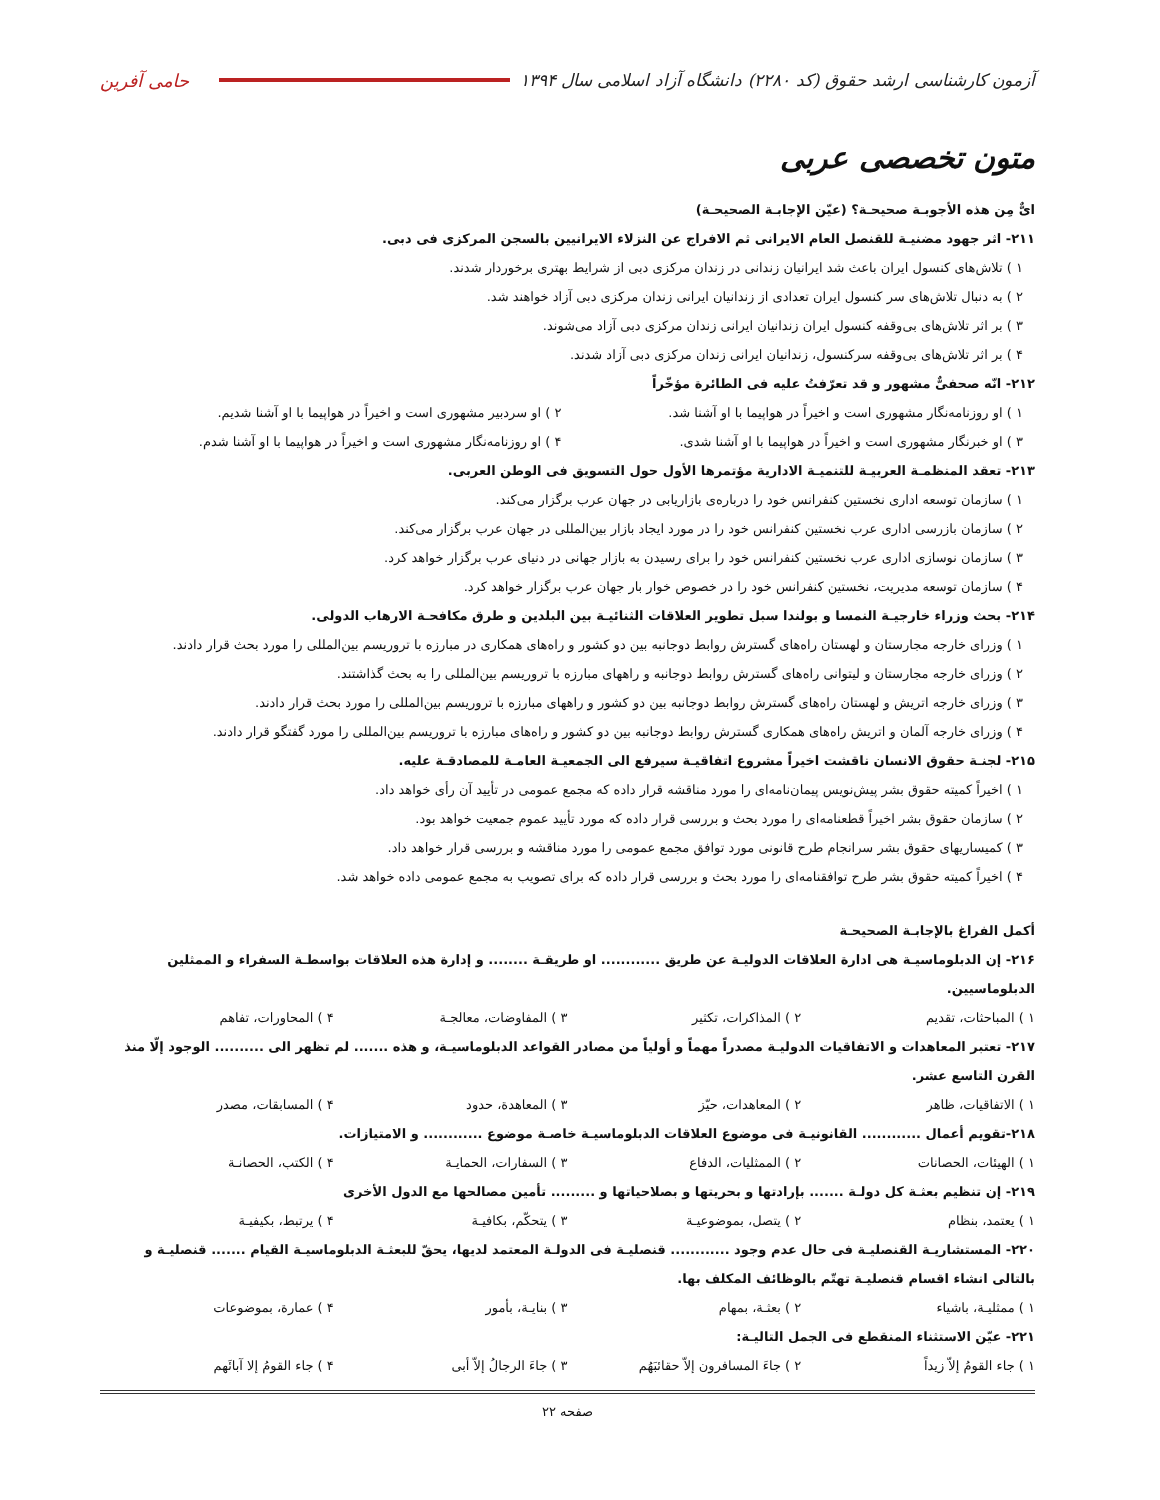آزمون کارشناسی ارشد حقوق (کد ۲۲۸۰) دانشگاه آزاد اسلامی سال ۱۳۹۴ حامی آفرین
متون تخصصی عربی
ایٌّ مِن هذه الأجوبـة صحیحـة؟ (عیّن الإجابـة الصحیحـة)
۲۱۱- اثر جهود مضنیـة للقنصل العام الایرانی ثم الافراج عن النزلاء الایرانیین بالسجن المرکزی فی دبی.
۱ ) تلاش‌های کنسول ایران باعث شد ایرانیان زندانی در زندان مرکزی دبی از شرایط بهتری برخوردار شدند.
۲ ) به دنبال تلاش‌های سر کنسول ایران تعدادی از زندانیان ایرانی زندان مرکزی دبی آزاد خواهند شد.
۳ ) بر اثر تلاش‌های بی‌وقفه کنسول ایران زندانیان ایرانی زندان مرکزی دبی آزاد می‌شوند.
۴ ) بر اثر تلاش‌های بی‌وقفه سرکنسول، زندانیان ایرانی زندان مرکزی دبی آزاد شدند.
۲۱۲- انّه صحفیٌّ مشهور و قد تعرّفتُ علیه فی الطائرة مؤخّراً
۱ ) او روزنامه‌نگار مشهوری است و اخیراً در هواپیما با او آشنا شد. ۲ ) او سردبیر مشهوری است و اخیراً در هواپیما با او آشنا شدیم. ۳ ) او خبرنگار مشهوری است و اخیراً در هواپیما با او آشنا شدی. ۴ ) او روزنامه‌نگار مشهوری است و اخیراً در هواپیما با او آشنا شدم.
۲۱۳- تعقد المنظمـة العربیـة للتنمیـة الاداریة مؤتمرها الأول حول التسویق فی الوطن العربی.
۱ ) سازمان توسعه اداری نخستین کنفرانس خود را درباره‌ی بازاریابی در جهان عرب برگزار می‌کند.
۲ ) سازمان بازرسی اداری عرب نخستین کنفرانس خود را در مورد ایجاد بازار بین‌المللی در جهان عرب برگزار می‌کند.
۳ ) سازمان نوسازی اداری عرب نخستین کنفرانس خود را برای رسیدن به بازار جهانی در دنیای عرب برگزار خواهد کرد.
۴ ) سازمان توسعه مدیریت، نخستین کنفرانس خود را در خصوص خوار بار جهان عرب برگزار خواهد کرد.
۲۱۴- بحث وزراء خارجیـة النمسا و بولندا سبل تطویر العلاقات الثنائیـة بین البلدین و طرق مکافحـة الارهاب الدولی.
۱ ) وزرای خارجه مجارستان و لهستان راه‌های گسترش روابط دوجانبه بین دو کشور و راه‌های همکاری در مبارزه با تروریسم بین‌المللی را مورد بحث قرار دادند.
۲ ) وزرای خارجه مجارستان و لیتوانی راه‌های گسترش روابط دوجانبه و راههای مبارزه با تروریسم بین‌المللی را به بحث گذاشتند.
۳ ) وزرای خارجه اتریش و لهستان راه‌های گسترش روابط دوجانبه بین دو کشور و راههای مبارزه با تروریسم بین‌المللی را مورد بحث قرار دادند.
۴ ) وزرای خارجه آلمان و اتریش راه‌های همکاری گسترش روابط دوجانبه بین دو کشور و راه‌های مبارزه با تروریسم بین‌المللی را مورد گفتگو قرار دادند.
۲۱۵- لجنـة حقوق الانسان ناقشت اخیراً مشروع اتفاقیـة سیرفع الی الجمعیـة العامـة للمصادقـة علیه.
۱ ) اخیراً کمیته حقوق بشر پیش‌نویس پیمان‌نامه‌ای را مورد مناقشه قرار داده که مجمع عمومی در تأیید آن رأی خواهد داد.
۲ ) سازمان حقوق بشر اخیراً قطعنامه‌ای را مورد بحث و بررسی قرار داده که مورد تأیید عموم جمعیت خواهد بود.
۳ ) کمیساریهای حقوق بشر سرانجام طرح قانونی مورد توافق مجمع عمومی را مورد مناقشه و بررسی قرار خواهد داد.
۴ ) اخیراً کمیته حقوق بشر طرح توافقنامه‌ای را مورد بحث و بررسی قرار داده که برای تصویب به مجمع عمومی داده خواهد شد.
أکمل الفراغ بالإجابـة الصحیحـة
۲۱۶- إن الدبلوماسیـة هی ادارة العلاقات الدولیـة عن طریق ............ او طریقـة ........ و إدارة هذه العلاقات بواسطـة السفراء و الممثلین الدبلوماسیین.
۱ ) المباحثات، تقدیم ۲ ) المذاکرات، تکثیر ۳ ) المفاوضات، معالجـة ۴ ) المحاورات، تفاهم
۲۱۷- تعتبر المعاهدات و الاتفاقیات الدولیـة مصدراً مهماً و أولیاً من مصادر القواعد الدبلوماسیـة، و هذه ....... لم تظهر الی .......... الوجود إلّا منذ القرن التاسع عشر.
۱ ) الاتفاقیات، ظاهر ۲ ) المعاهدات، حیّز ۳ ) المعاهدة، حدود ۴ ) المسابقات، مصدر
۲۱۸-تقویم أعمال ............ القانونیـة فی موضوع العلاقات الدبلوماسیـة خاصـة موضوع ............ و الامتیازات.
۱ ) الهیئات، الحصانات ۲ ) الممثلیات، الدفاع ۳ ) السفارات، الحمایـة ۴ ) الکتب، الحصانـة
۲۱۹- إن تنظیم بعثـة کل دولـة ....... بإرادتها و بحریتها و بصلاحیاتها و ......... تأمین مصالحها مع الدول الأخری
۱ ) یعتمد، بنظام ۲ ) یتصل، بموضوعیـة ۳ ) یتحکّم، بکافیـة ۴ ) یرتبط، بکیفیـة
۲۲۰- المستشاریـة القنصلیـة فی حال عدم وجود ............ قنصلیـة فی الدولـة المعتمد لدیها، یحقّ للبعثـة الدبلوماسیـة القیام ....... قنصلیـة و بالتالی انشاء اقسام قنصلیـة تهتّم بالوظائف المکلف بها.
۱ ) ممثلیـة، باشیاء ۲ ) بعثـة، بمهام ۳ ) بنایـة، بأمور ۴ ) عمارة، بموضوعات
۲۲۱- عیّن الاستثناء المنقطع فی الجمل التالیـة:
۱ ) جاء القومُ إلاّ زیداً ۲ ) جاءَ المسافرون إلاّ حقائبَهُم ۳ ) جاءَ الرجالُ إلاّ أبی ۴ ) جاء القومُ إلا آبائَهم
صفحه ۲۲